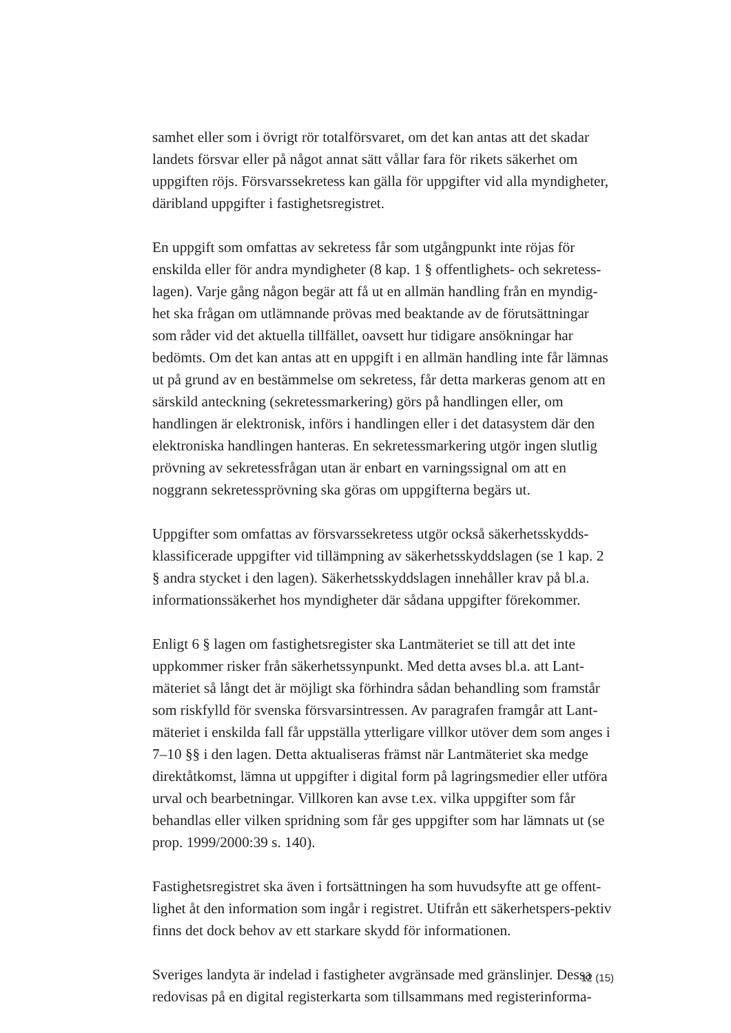samhet eller som i övrigt rör totalförsvaret, om det kan antas att det skadar landets försvar eller på något annat sätt vållar fara för rikets säkerhet om uppgiften röjs. Försvarssekretess kan gälla för uppgifter vid alla myndigheter, däribland uppgifter i fastighetsregistret.
En uppgift som omfattas av sekretess får som utgångpunkt inte röjas för enskilda eller för andra myndigheter (8 kap. 1 § offentlighets- och sekretess-lagen). Varje gång någon begär att få ut en allmän handling från en myndig-het ska frågan om utlämnande prövas med beaktande av de förutsättningar som råder vid det aktuella tillfället, oavsett hur tidigare ansökningar har bedömts. Om det kan antas att en uppgift i en allmän handling inte får lämnas ut på grund av en bestämmelse om sekretess, får detta markeras genom att en särskild anteckning (sekretessmarkering) görs på handlingen eller, om handlingen är elektronisk, införs i handlingen eller i det datasystem där den elektroniska handlingen hanteras. En sekretessmarkering utgör ingen slutlig prövning av sekretessfrågan utan är enbart en varningssignal om att en noggrann sekretessprövning ska göras om uppgifterna begärs ut.
Uppgifter som omfattas av försvarssekretess utgör också säkerhetsskydds-klassificerade uppgifter vid tillämpning av säkerhetsskyddslagen (se 1 kap. 2 § andra stycket i den lagen). Säkerhetsskyddslagen innehåller krav på bl.a. informationssäkerhet hos myndigheter där sådana uppgifter förekommer.
Enligt 6 § lagen om fastighetsregister ska Lantmäteriet se till att det inte uppkommer risker från säkerhetssynpunkt. Med detta avses bl.a. att Lant-mäteriet så långt det är möjligt ska förhindra sådan behandling som framstår som riskfylld för svenska försvarsintressen. Av paragrafen framgår att Lant-mäteriet i enskilda fall får uppställa ytterligare villkor utöver dem som anges i 7–10 §§ i den lagen. Detta aktualiseras främst när Lantmäteriet ska medge direktåtkomst, lämna ut uppgifter i digital form på lagringsmedier eller utföra urval och bearbetningar. Villkoren kan avse t.ex. vilka uppgifter som får behandlas eller vilken spridning som får ges uppgifter som har lämnats ut (se prop. 1999/2000:39 s. 140).
Fastighetsregistret ska även i fortsättningen ha som huvudsyfte att ge offent-lighet åt den information som ingår i registret. Utifrån ett säkerhetspers-pektiv finns det dock behov av ett starkare skydd för informationen.
Sveriges landyta är indelad i fastigheter avgränsade med gränslinjer. Dessa redovisas på en digital registerkarta som tillsammans med registerinforma-
12 (15)